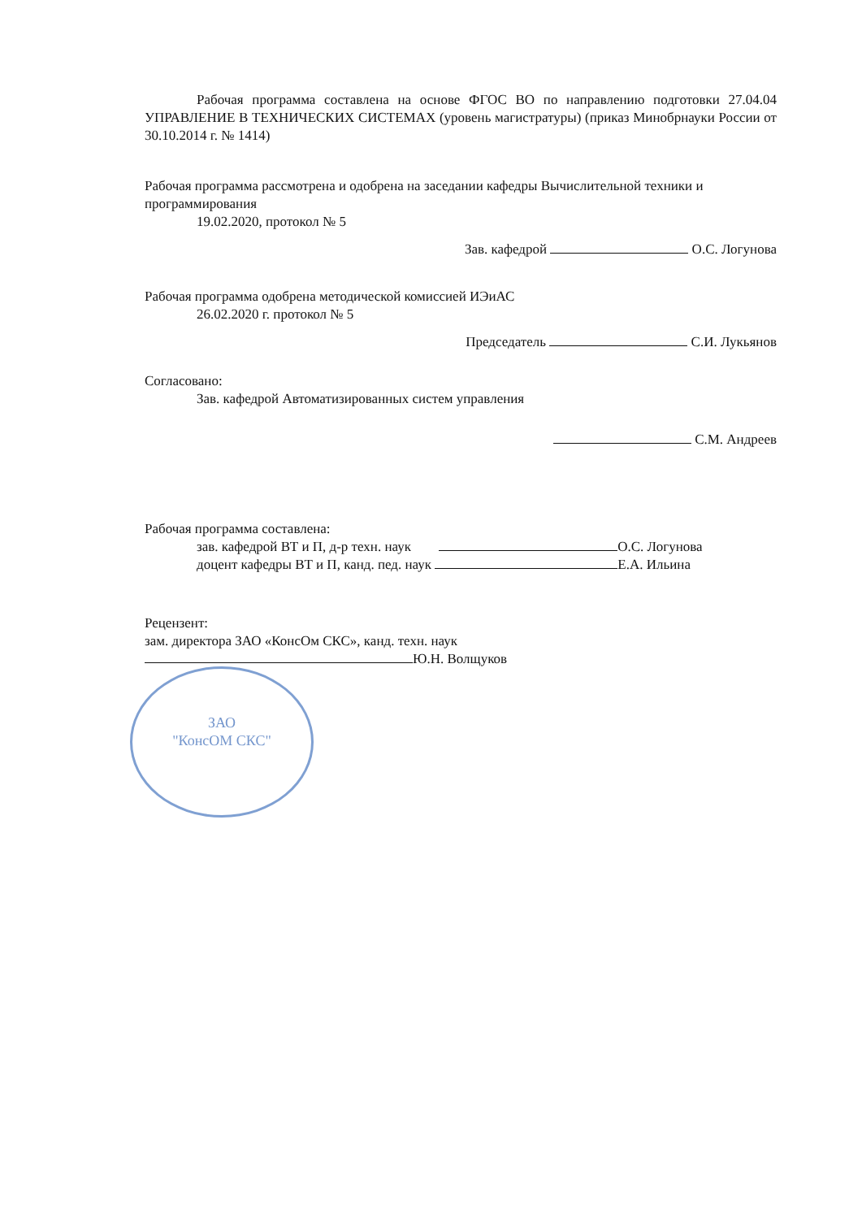Рабочая программа составлена на основе ФГОС ВО по направлению подготовки 27.04.04 УПРАВЛЕНИЕ В ТЕХНИЧЕСКИХ СИСТЕМАХ (уровень магистратуры) (приказ Минобрнауки России от 30.10.2014 г. № 1414)
Рабочая программа рассмотрена и одобрена на заседании кафедры Вычислительной техники и программирования
19.02.2020, протокол № 5
Зав. кафедрой О.С. Логунова
Рабочая программа одобрена методической комиссией ИЭиАС
26.02.2020 г. протокол № 5
Председатель С.И. Лукьянов
Согласовано:
Зав. кафедрой Автоматизированных систем управления
С.М. Андреев
Рабочая программа составлена:
зав. кафедрой ВТ и П, д-р техн. наук О.С. Логунова
доцент кафедры ВТ и П, канд. пед. наук Е.А. Ильина
Рецензент:
зам. директора ЗАО «КонсОм СКС», канд. техн. наук
Ю.Н. Волщуков
ЗАО
"КонсОМ СКС"